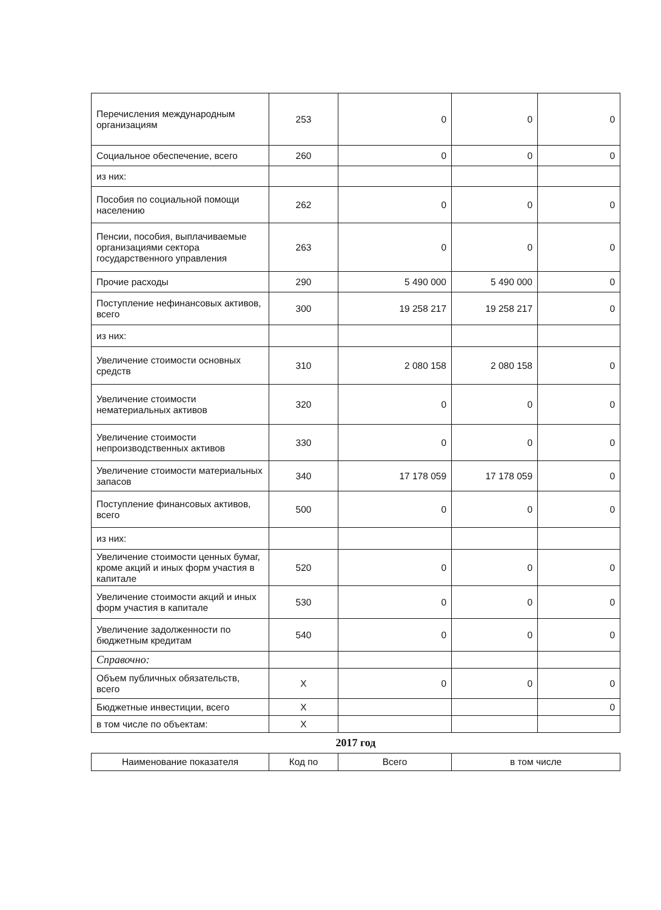| Перечисления международным организациям | 253 | 0 | 0 | 0 |
| Социальное обеспечение, всего | 260 | 0 | 0 | 0 |
| из них: | | | | |
| Пособия по социальной помощи населению | 262 | 0 | 0 | 0 |
| Пенсии, пособия, выплачиваемые организациями сектора государственного управления | 263 | 0 | 0 | 0 |
| Прочие расходы | 290 | 5 490 000 | 5 490 000 | 0 |
| Поступление нефинансовых активов, всего | 300 | 19 258 217 | 19 258 217 | 0 |
| из них: | | | | |
| Увеличение стоимости основных средств | 310 | 2 080 158 | 2 080 158 | 0 |
| Увеличение стоимости нематериальных активов | 320 | 0 | 0 | 0 |
| Увеличение стоимости непроизводственных активов | 330 | 0 | 0 | 0 |
| Увеличение стоимости материальных запасов | 340 | 17 178 059 | 17 178 059 | 0 |
| Поступление финансовых активов, всего | 500 | 0 | 0 | 0 |
| из них: | | | | |
| Увеличение стоимости ценных бумаг, кроме акций и иных форм участия в капитале | 520 | 0 | 0 | 0 |
| Увеличение стоимости акций и иных форм участия в капитале | 530 | 0 | 0 | 0 |
| Увеличение задолженности по бюджетным кредитам | 540 | 0 | 0 | 0 |
| Справочно: | | | | |
| Объем публичных обязательств, всего | X | 0 | 0 | 0 |
| Бюджетные инвестиции, всего | X | | | 0 |
| в том числе по объектам: | X | | | |
2017 год
| Наименование показателя | Код по | Всего | в том числе |
| --- | --- | --- | --- |